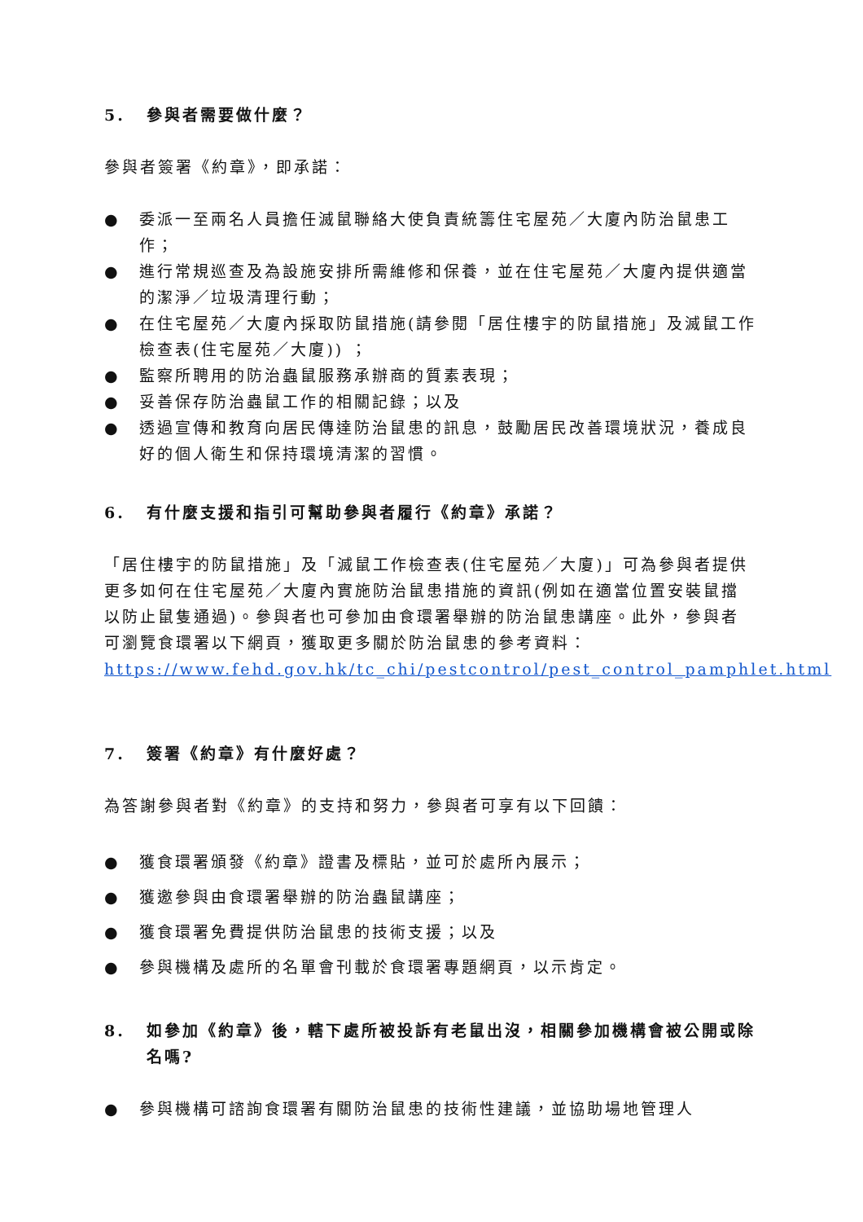5. 參與者需要做什麼？
參與者簽署《約章》，即承諾：
● 委派一至兩名人員擔任滅鼠聯絡大使負責統籌住宅屋苑／大廈內防治鼠患工作；
● 進行常規巡查及為設施安排所需維修和保養，並在住宅屋苑／大廈內提供適當的潔淨／垃圾清理行動；
● 在住宅屋苑／大廈內採取防鼠措施(請參閱「居住樓宇的防鼠措施」及滅鼠工作檢查表(住宅屋苑／大廈)) ；
● 監察所聘用的防治蟲鼠服務承辦商的質素表現；
● 妥善保存防治蟲鼠工作的相關記錄；以及
● 透過宣傳和教育向居民傳達防治鼠患的訊息，鼓勵居民改善環境狀況，養成良好的個人衛生和保持環境清潔的習慣。
6. 有什麼支援和指引可幫助參與者履行《約章》承諾？
「居住樓宇的防鼠措施」及「滅鼠工作檢查表(住宅屋苑／大廈)」可為參與者提供更多如何在住宅屋苑／大廈內實施防治鼠患措施的資訊(例如在適當位置安裝鼠擋以防止鼠隻通過)。參與者也可參加由食環署舉辦的防治鼠患講座。此外，參與者可瀏覽食環署以下網頁，獲取更多關於防治鼠患的參考資料：
https://www.fehd.gov.hk/tc_chi/pestcontrol/pest_control_pamphlet.html
7. 簽署《約章》有什麼好處？
為答謝參與者對《約章》的支持和努力，參與者可享有以下回饋：
● 獲食環署頒發《約章》證書及標貼，並可於處所內展示；
● 獲邀參與由食環署舉辦的防治蟲鼠講座；
● 獲食環署免費提供防治鼠患的技術支援；以及
● 參與機構及處所的名單會刊載於食環署專題網頁，以示肯定。
8. 如參加《約章》後，轄下處所被投訴有老鼠出沒，相關參加機構會被公開或除名嗎?
● 參與機構可諮詢食環署有關防治鼠患的技術性建議，並協助場地管理人